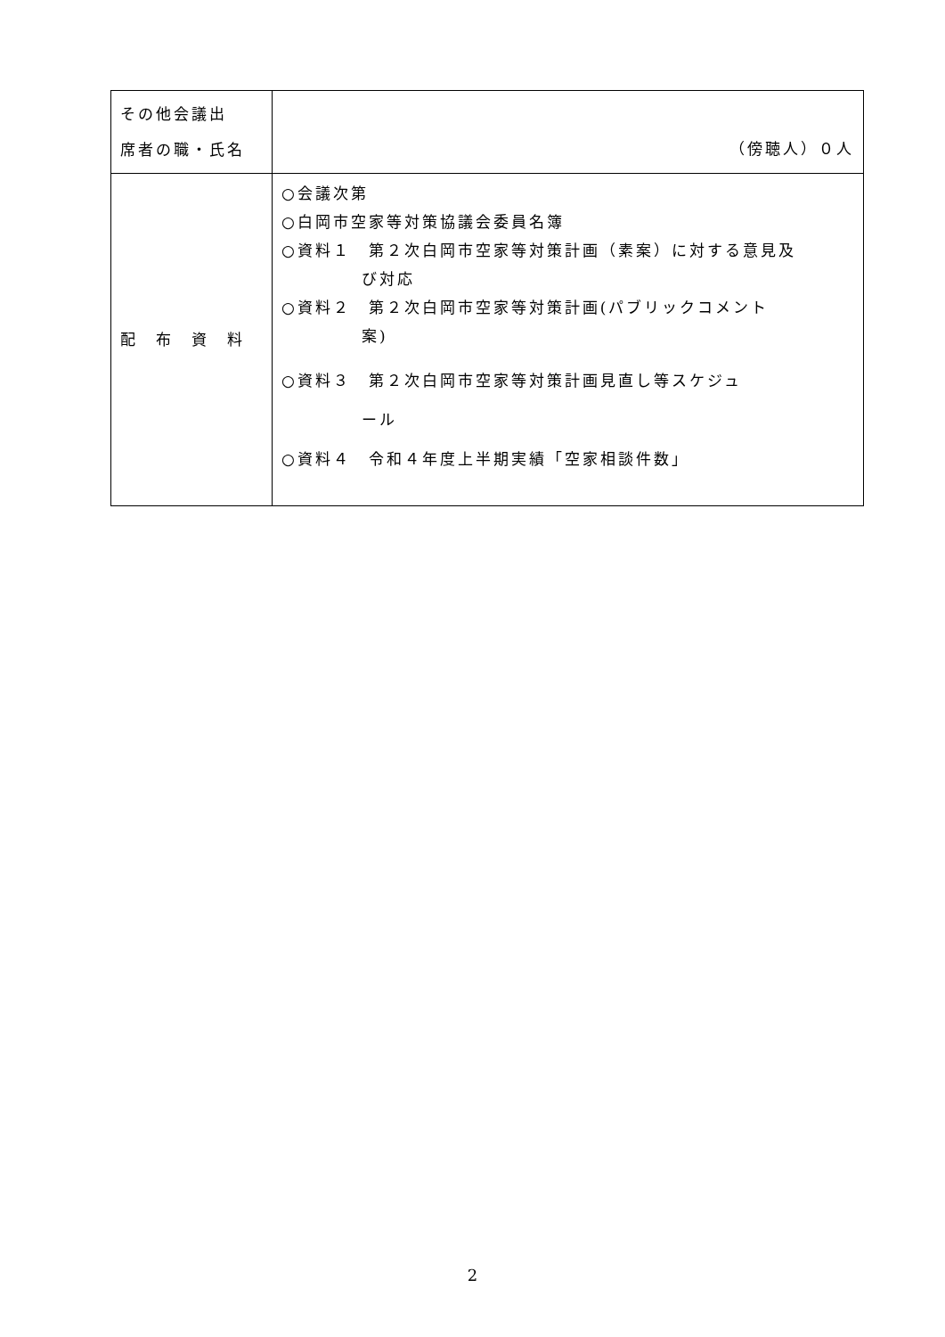| その他会議出 席者の職・氏名 | （傍聴人）０人 |
| 配 布 資 料 | ○会議次第 ○白岡市空家等対策協議会委員名簿 ○資料１ 第２次白岡市空家等対策計画（素案）に対する意見及 び対応 ○資料２ 第２次白岡市空家等対策計画(パブリックコメント 案) ○資料３ 第２次白岡市空家等対策計画見直し等スケジュ ール ○資料４ 令和４年度上半期実績「空家相談件数」 |
2